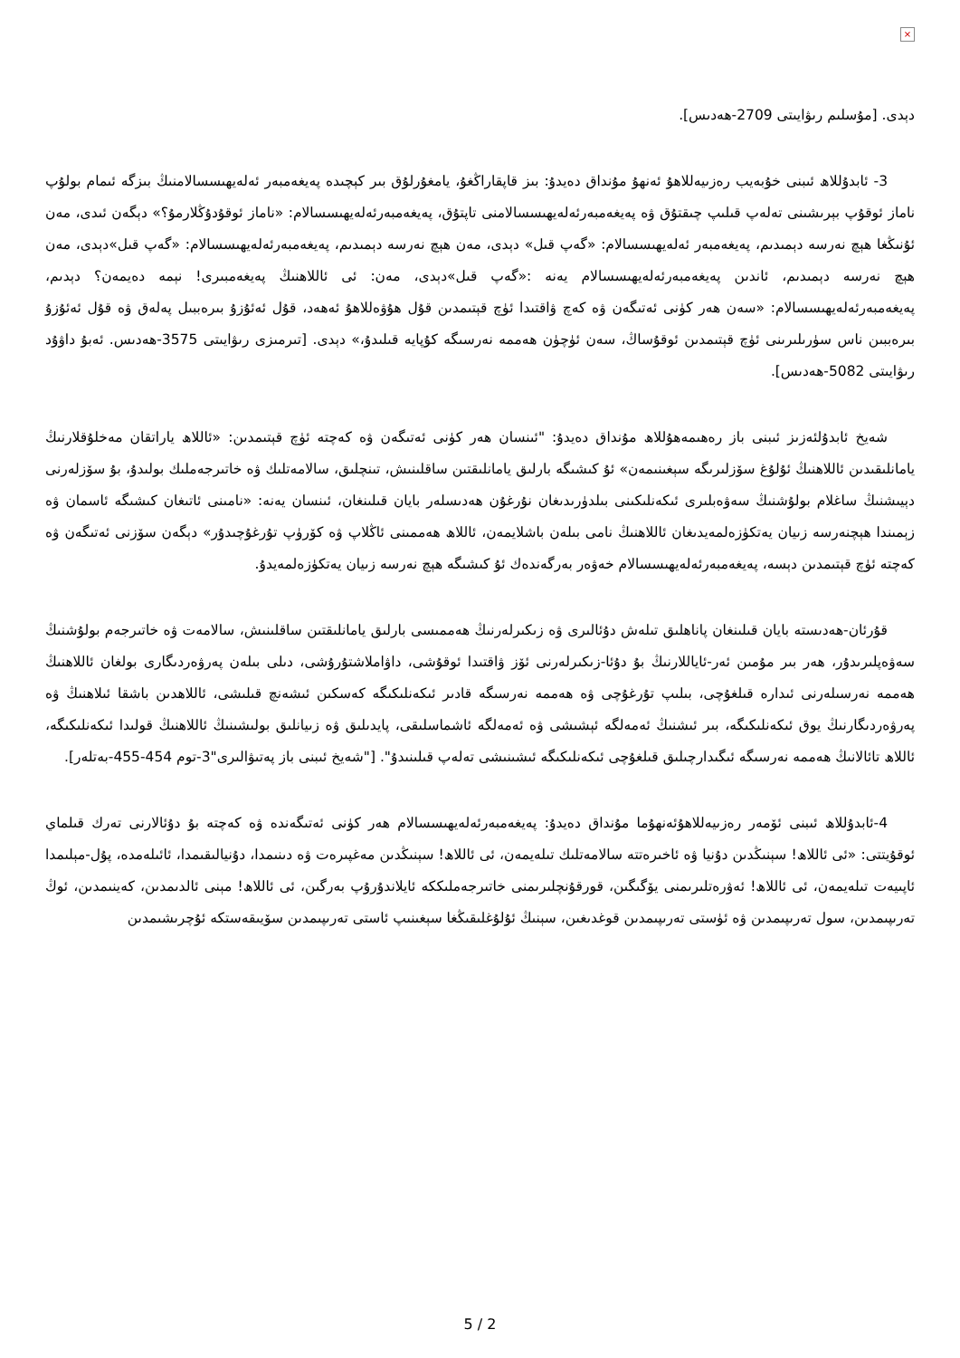×
دېدى. [مۇسلىم رىۋايىتى 2709-ھەدىس].
3- ئابدۇللاھ ئىبنى خۇبەيب رەزىيەللاھۇ ئەنھۇ مۇنداق دەيدۇ: بىز قاپقاراڭغۇ، يامغۇرلۇق بىر كېچىدە پەيغەمبەر ئەلەيھىسسالامنىڭ بىزگە ئىمام بولۇپ ناماز ئوقۇپ بېرىشىنى تەلەپ قىلىپ چىقتۇق ۋە پەيغەمبەرئەلەيھىسسالامنى تاپتۇق، پەيغەمبەرئەلەيھىسسالام: «ناماز ئوقۇدۇڭلارمۇ؟» دېگەن ئىدى، مەن ئۇنىڭغا ھېچ نەرسە دېمىدىم، پەيغەمبەر ئەلەيھىسسالام: «گەپ قىل» دېدى، مەن ھېچ نەرسە دېمىدىم، پەيغەمبەرئەلەيھىسسالام: «گەپ قىل»دېدى، مەن ھېچ نەرسە دېمىدىم، ئاندىن پەيغەمبەرئەلەيھىسسالام يەنە :«گەپ قىل»دېدى، مەن: ئى ئاللاھنىڭ پەيغەمبىرى! نېمە دەيمەن؟ دېدىم، پەيغەمبەرئەلەيھىسسالام: «سەن ھەر كۈنى ئەتىگەن ۋە كەچ ۋاقتىدا ئۈچ قېتىمدىن قۇل ھۇۋەللاھۇ ئەھەد، قۇل ئەئۇزۇ بىرەببىل پەلەق ۋە قۇل ئەئۇزۇ بىرەببىن ناس سۈرىلىرىنى ئۈچ قېتىمدىن ئوقۇساڭ، سەن ئۈچۈن ھەممە نەرسىگە كۇپايە قىلىدۇ،» دېدى. [تىرمىزى رىۋايىتى 3575-ھەدىس. ئەبۇ داۋۇد رىۋايىتى 5082-ھەدىس].
شەيخ ئابدۇلئەزىز ئىبنى باز رەھىمەھۇللاھ مۇنداق دەيدۇ: "ئىنسان ھەر كۈنى ئەتىگەن ۋە كەچتە ئۈچ قېتىمدىن: «ئاللاھ ياراتقان مەخلۇقلارنىڭ يامانلىقىدىن ئاللاھنىڭ ئۇلۇغ سۆزلىرىگە سېغىنىمەن» ئۇ كىشىگە بارلىق يامانلىقتىن ساقلىنىش، تىنچلىق، سالامەتلىك ۋە خاتىرجەملىك بولىدۇ، بۇ سۆزلەرنى دېيىشنىڭ ساغلام بولۇشنىڭ سەۋەبلىرى ئىكەنلىكىنى بىلدۈرىدىغان نۇرغۇن ھەدىسلەر بايان قىلىنغان، ئىنسان يەنە: «نامىنى ئاتىغان كىشىگە ئاسمان ۋە زېمىندا ھېچنەرسە زىيان يەتكۈزەلمەيدىغان ئاللاھنىڭ نامى بىلەن باشلايمەن، ئاللاھ ھەممىنى ئاڭلاپ ۋە كۆرۈپ تۇرغۇچىدۇر» دېگەن سۆزنى ئەتىگەن ۋە كەچتە ئۈچ قېتىمدىن دېسە، پەيغەمبەرئەلەيھىسسالام خەۋەر بەرگەندەك ئۇ كىشىگە ھېچ نەرسە زىيان يەتكۈزەلمەيدۇ.
قۇرئان-ھەدىستە بايان قىلىنغان پاناھلىق تىلەش دۇئالىرى ۋە زىكىرلەرنىڭ ھەممىسى بارلىق يامانلىقتىن ساقلىنىش، سالامەت ۋە خاتىرجەم بولۇشنىڭ سەۋەپلىرىدۇر، ھەر بىر مۇمىن ئەر-ئاياللارنىڭ بۇ دۇئا-زىكىرلەرنى ئۆز ۋاقتىدا ئوقۇشى، داۋاملاشتۇرۇشى، دىلى بىلەن پەرۋەردىگارى بولغان ئاللاھنىڭ ھەممە نەرسىلەرنى ئىدارە قىلغۇچى، بىلىپ تۇرغۇچى ۋە ھەممە نەرسىگە قادىر ئىكەنلىكىگە كەسكىن ئىشەنچ قىلىشى، ئاللاھدىن باشقا ئىلاھنىڭ ۋە پەرۋەردىگارنىڭ يوق ئىكەنلىكىگە، بىر ئىشنىڭ ئەمەلگە ئېشىشى ۋە ئەمەلگە ئاشماسلىقى، پايدىلىق ۋە زىيانلىق بولىشىنىڭ ئاللاھنىڭ قولىدا ئىكەنلىكىگە، ئاللاھ تائالانىڭ ھەممە نەرسىگە ئىگىدارچىلىق قىلغۇچى ئىكەنلىكىگە ئىشىنىشى تەلەپ قىلىنىدۇ". ["شەيخ ئىبنى باز پەتىۋالىرى"3-توم 454-455-بەتلەر].
4-ئابدۇللاھ ئىبنى ئۆمەر رەزىيەللاھۇئەنھۇما مۇنداق دەيدۇ: پەيغەمبەرئەلەيھىسسالام ھەر كۈنى ئەتىگەندە ۋە كەچتە بۇ دۇئالارنى تەرك قىلماي ئوقۇيتتى: «ئى ئاللاھ! سېنىڭدىن دۇنيا ۋە ئاخىرەتتە سالامەتلىك تىلەيمەن، ئى ئاللاھ! سېنىڭدىن مەغپىرەت ۋە دىنىمدا، دۇنيالىقىمدا، ئائىلەمدە، پۇل-مېلىمدا ئاپىيەت تىلەيمەن، ئى ئاللاھ! ئەۋرەتلىرىمنى يۆگىگىن، قورقۇنچلىرىمنى خاتىرجەملىككە ئايلاندۇرۇپ بەرگىن، ئى ئاللاھ! مېنى ئالدىمدىن، كەينىمدىن، ئوڭ تەرىپىمدىن، سول تەرىپىمدىن ۋە ئۈستى تەرىپىمدىن قوغدىغىن، سېنىڭ ئۇلۇغلىقىڭغا سېغىنىپ ئاستى تەرىپىمدىن سۆيىقەستكە ئۇچرىشىمدىن
5 / 2